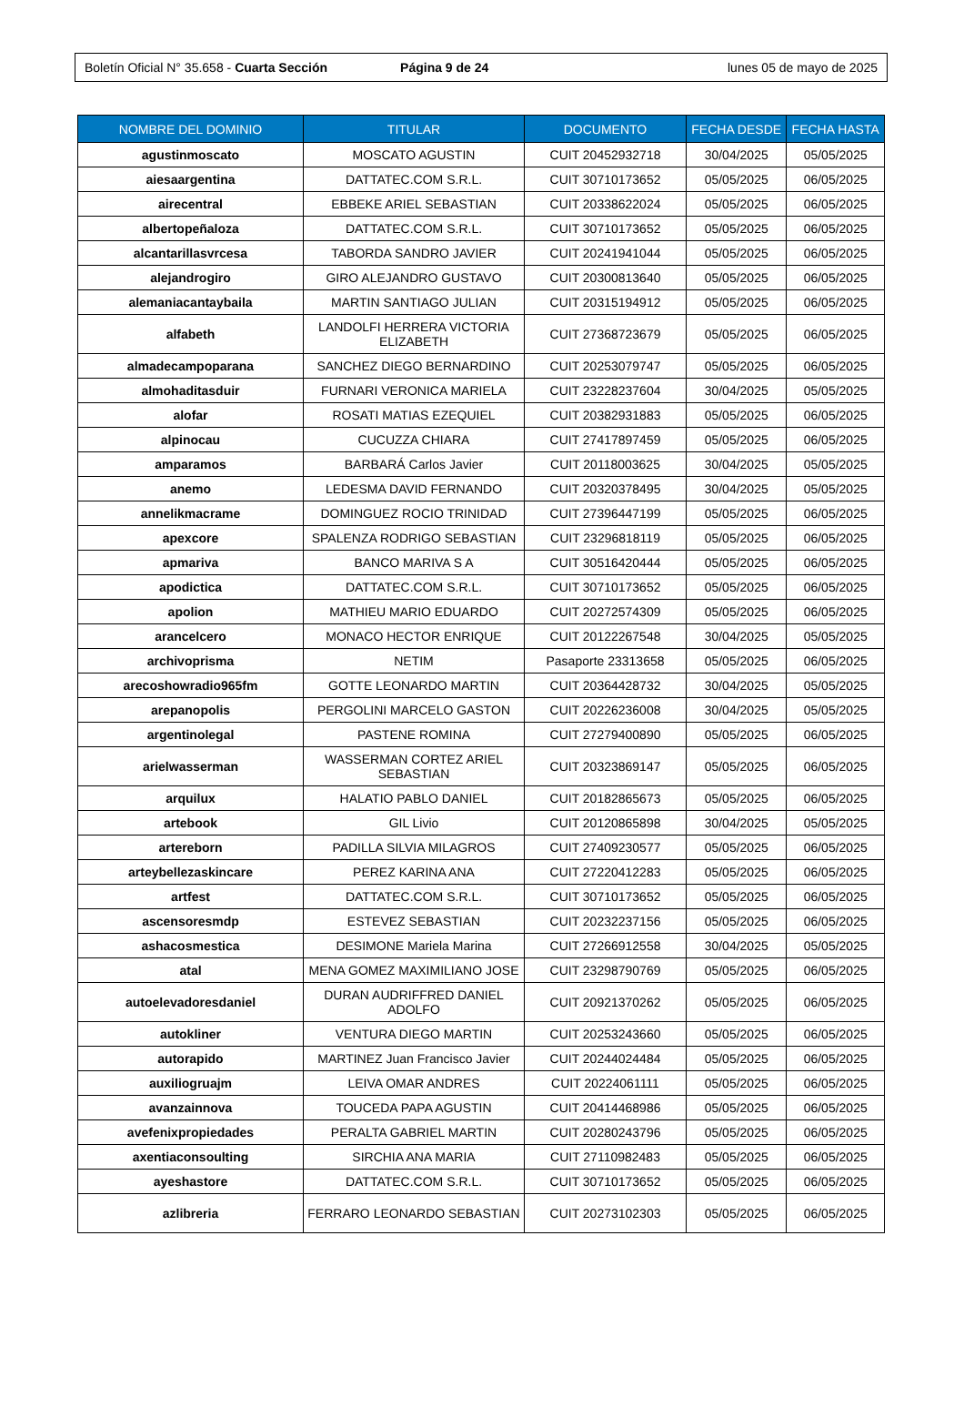Boletín Oficial N° 35.658 - Cuarta Sección
Página 9 de 24 lunes 05 de mayo de 2025
| NOMBRE DEL DOMINIO | TITULAR | DOCUMENTO | FECHA DESDE | FECHA HASTA |
| --- | --- | --- | --- | --- |
| agustinmoscato | MOSCATO AGUSTIN | CUIT 20452932718 | 30/04/2025 | 05/05/2025 |
| aiesaargentina | DATTATEC.COM S.R.L. | CUIT 30710173652 | 05/05/2025 | 06/05/2025 |
| airecentral | EBBEKE ARIEL SEBASTIAN | CUIT 20338622024 | 05/05/2025 | 06/05/2025 |
| albertopeñaloza | DATTATEC.COM S.R.L. | CUIT 30710173652 | 05/05/2025 | 06/05/2025 |
| alcantarillasvrcesa | TABORDA SANDRO JAVIER | CUIT 20241941044 | 05/05/2025 | 06/05/2025 |
| alejandrogiro | GIRO ALEJANDRO GUSTAVO | CUIT 20300813640 | 05/05/2025 | 06/05/2025 |
| alemaniacantaybaila | MARTIN SANTIAGO JULIAN | CUIT 20315194912 | 05/05/2025 | 06/05/2025 |
| alfabeth | LANDOLFI HERRERA VICTORIA ELIZABETH | CUIT 27368723679 | 05/05/2025 | 06/05/2025 |
| almadecampoparana | SANCHEZ DIEGO BERNARDINO | CUIT 20253079747 | 05/05/2025 | 06/05/2025 |
| almohaditasduir | FURNARI VERONICA MARIELA | CUIT 23228237604 | 30/04/2025 | 05/05/2025 |
| alofar | ROSATI MATIAS EZEQUIEL | CUIT 20382931883 | 05/05/2025 | 06/05/2025 |
| alpinocau | CUCUZZA CHIARA | CUIT 27417897459 | 05/05/2025 | 06/05/2025 |
| amparamos | BARBARÁ Carlos Javier | CUIT 20118003625 | 30/04/2025 | 05/05/2025 |
| anemo | LEDESMA DAVID FERNANDO | CUIT 20320378495 | 30/04/2025 | 05/05/2025 |
| annelikmacrame | DOMINGUEZ ROCIO TRINIDAD | CUIT 27396447199 | 05/05/2025 | 06/05/2025 |
| apexcore | SPALENZA RODRIGO SEBASTIAN | CUIT 23296818119 | 05/05/2025 | 06/05/2025 |
| apmariva | BANCO MARIVA S A | CUIT 30516420444 | 05/05/2025 | 06/05/2025 |
| apodictica | DATTATEC.COM S.R.L. | CUIT 30710173652 | 05/05/2025 | 06/05/2025 |
| apolion | MATHIEU MARIO EDUARDO | CUIT 20272574309 | 05/05/2025 | 06/05/2025 |
| arancelcero | MONACO HECTOR ENRIQUE | CUIT 20122267548 | 30/04/2025 | 05/05/2025 |
| archivoprisma | NETIM | Pasaporte 23313658 | 05/05/2025 | 06/05/2025 |
| arecoshowradio965fm | GOTTE LEONARDO MARTIN | CUIT 20364428732 | 30/04/2025 | 05/05/2025 |
| arepanopolis | PERGOLINI MARCELO GASTON | CUIT 20226236008 | 30/04/2025 | 05/05/2025 |
| argentinolegal | PASTENE ROMINA | CUIT 27279400890 | 05/05/2025 | 06/05/2025 |
| arielwasserman | WASSERMAN CORTEZ ARIEL SEBASTIAN | CUIT 20323869147 | 05/05/2025 | 06/05/2025 |
| arquilux | HALATIO PABLO DANIEL | CUIT 20182865673 | 05/05/2025 | 06/05/2025 |
| artebook | GIL Livio | CUIT 20120865898 | 30/04/2025 | 05/05/2025 |
| artereborn | PADILLA SILVIA MILAGROS | CUIT 27409230577 | 05/05/2025 | 06/05/2025 |
| arteybellezaskincare | PEREZ KARINA ANA | CUIT 27220412283 | 05/05/2025 | 06/05/2025 |
| artfest | DATTATEC.COM S.R.L. | CUIT 30710173652 | 05/05/2025 | 06/05/2025 |
| ascensoresmdp | ESTEVEZ SEBASTIAN | CUIT 20232237156 | 05/05/2025 | 06/05/2025 |
| ashacosmestica | DESIMONE Mariela Marina | CUIT 27266912558 | 30/04/2025 | 05/05/2025 |
| atal | MENA GOMEZ MAXIMILIANO JOSE | CUIT 23298790769 | 05/05/2025 | 06/05/2025 |
| autoelevadoresdaniel | DURAN AUDRIFFRED DANIEL ADOLFO | CUIT 20921370262 | 05/05/2025 | 06/05/2025 |
| autokliner | VENTURA DIEGO MARTIN | CUIT 20253243660 | 05/05/2025 | 06/05/2025 |
| autorapido | MARTINEZ Juan Francisco Javier | CUIT 20244024484 | 05/05/2025 | 06/05/2025 |
| auxiliogruajm | LEIVA OMAR ANDRES | CUIT 20224061111 | 05/05/2025 | 06/05/2025 |
| avanzainnova | TOUCEDA PAPA AGUSTIN | CUIT 20414468986 | 05/05/2025 | 06/05/2025 |
| avefenixpropiedades | PERALTA GABRIEL MARTIN | CUIT 20280243796 | 05/05/2025 | 06/05/2025 |
| axentiaconsoulting | SIRCHIA ANA MARIA | CUIT 27110982483 | 05/05/2025 | 06/05/2025 |
| ayeshastore | DATTATEC.COM S.R.L. | CUIT 30710173652 | 05/05/2025 | 06/05/2025 |
| azlibreria | FERRARO LEONARDO SEBASTIAN | CUIT 20273102303 | 05/05/2025 | 06/05/2025 |